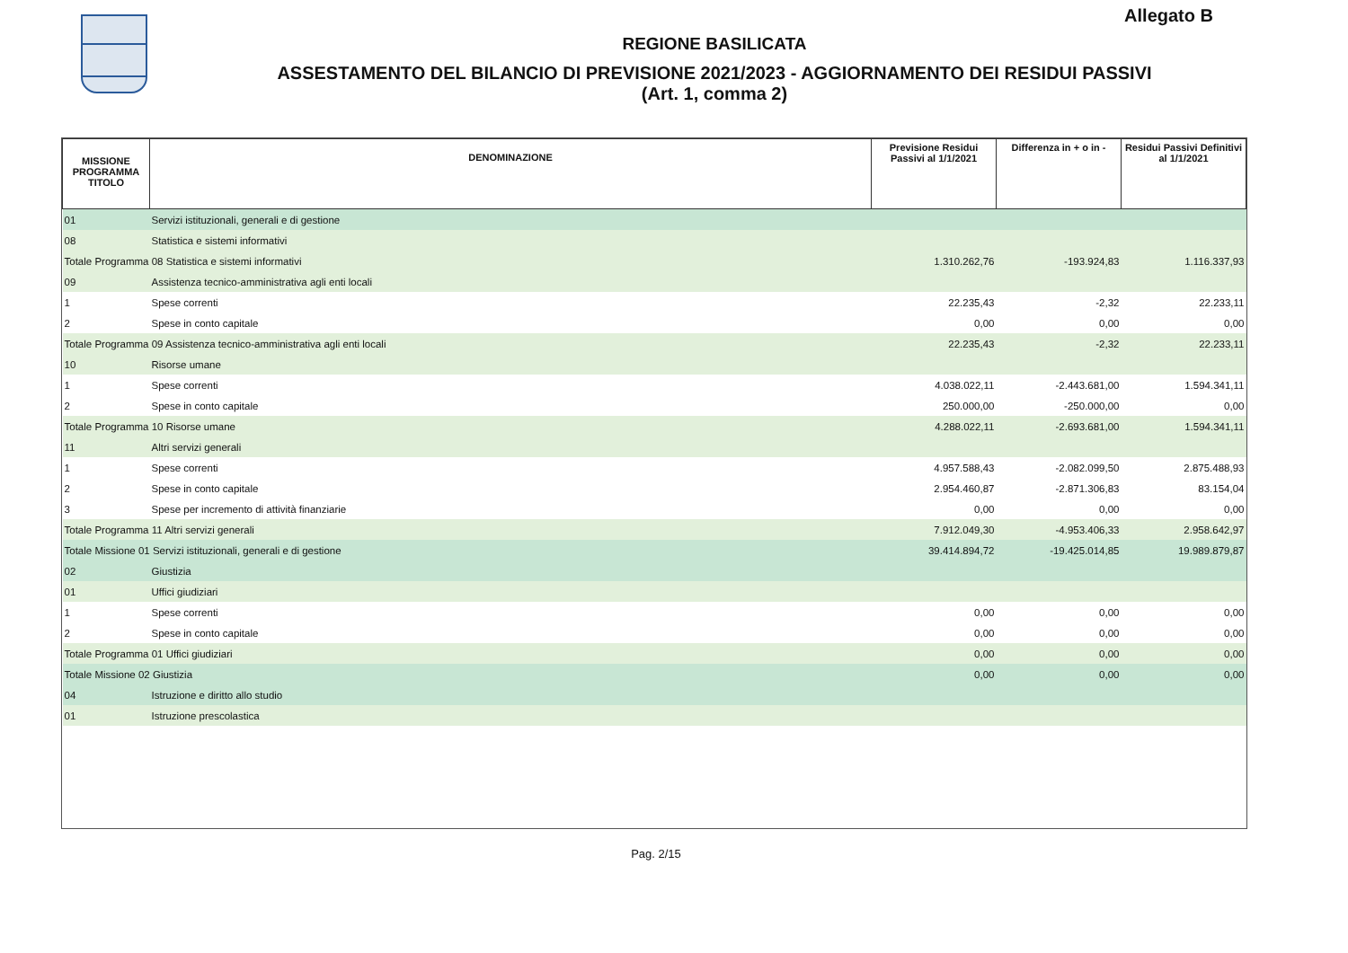Allegato B
REGIONE BASILICATA
ASSESTAMENTO DEL BILANCIO DI PREVISIONE 2021/2023 - AGGIORNAMENTO DEI RESIDUI PASSIVI
(Art. 1, comma 2)
| MISSIONE PROGRAMMA TITOLO | DENOMINAZIONE | Previsione Residui Passivi al 1/1/2021 | Differenza in + o in - | Residui Passivi Definitivi al 1/1/2021 |
| --- | --- | --- | --- | --- |
| 01 | Servizi istituzionali, generali e di gestione | | | |
| 08 | Statistica e sistemi informativi | | | |
| Totale Programma 08 Statistica e sistemi informativi | | 1.310.262,76 | -193.924,83 | 1.116.337,93 |
| 09 | Assistenza tecnico-amministrativa agli enti locali | | | |
| 1 | Spese correnti | 22.235,43 | -2,32 | 22.233,11 |
| 2 | Spese in conto capitale | 0,00 | 0,00 | 0,00 |
| Totale Programma 09 Assistenza tecnico-amministrativa agli enti locali | | 22.235,43 | -2,32 | 22.233,11 |
| 10 | Risorse umane | | | |
| 1 | Spese correnti | 4.038.022,11 | -2.443.681,00 | 1.594.341,11 |
| 2 | Spese in conto capitale | 250.000,00 | -250.000,00 | 0,00 |
| Totale Programma 10 Risorse umane | | 4.288.022,11 | -2.693.681,00 | 1.594.341,11 |
| 11 | Altri servizi generali | | | |
| 1 | Spese correnti | 4.957.588,43 | -2.082.099,50 | 2.875.488,93 |
| 2 | Spese in conto capitale | 2.954.460,87 | -2.871.306,83 | 83.154,04 |
| 3 | Spese per incremento di attività finanziarie | 0,00 | 0,00 | 0,00 |
| Totale Programma 11 Altri servizi generali | | 7.912.049,30 | -4.953.406,33 | 2.958.642,97 |
| Totale Missione 01 Servizi istituzionali, generali e di gestione | | 39.414.894,72 | -19.425.014,85 | 19.989.879,87 |
| 02 | Giustizia | | | |
| 01 | Uffici giudiziari | | | |
| 1 | Spese correnti | 0,00 | 0,00 | 0,00 |
| 2 | Spese in conto capitale | 0,00 | 0,00 | 0,00 |
| Totale Programma 01 Uffici giudiziari | | 0,00 | 0,00 | 0,00 |
| Totale Missione 02 Giustizia | | 0,00 | 0,00 | 0,00 |
| 04 | Istruzione e diritto allo studio | | | |
| 01 | Istruzione prescolastica | | | |
Pag. 2/15